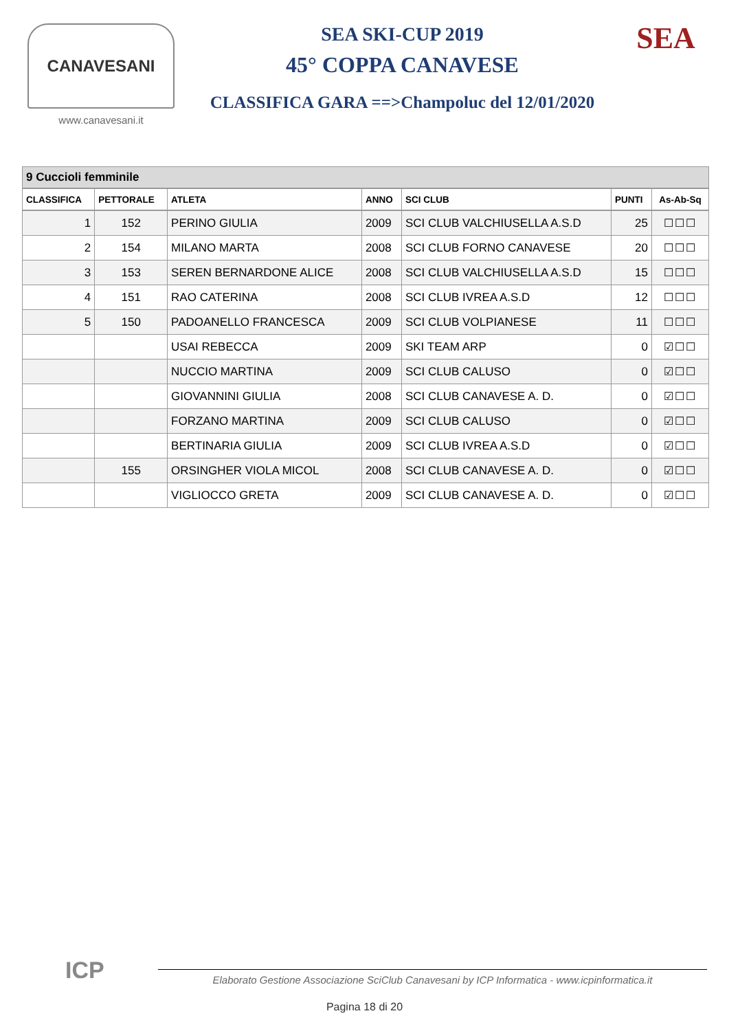CANAVESANI
www.canavesani.it
SEA SKI-CUP 2019
45° COPPA CANAVESE
CLASSIFICA GARA ==>Champoluc del 12/01/2020
SEA
| 9 Cuccioli femminile | | | | | | |
| --- | --- | --- | --- | --- | --- | --- |
| CLASSIFICA | PETTORALE | ATLETA | ANNO | SCI CLUB | PUNTI | As-Ab-Sq |
| 1 | 152 | PERINO GIULIA | 2009 | SCI CLUB VALCHIUSELLA A.S.D | 25 | ☐☐☐ |
| 2 | 154 | MILANO MARTA | 2008 | SCI CLUB FORNO CANAVESE | 20 | ☐☐☐ |
| 3 | 153 | SEREN BERNARDONE ALICE | 2008 | SCI CLUB VALCHIUSELLA A.S.D | 15 | ☐☐☐ |
| 4 | 151 | RAO CATERINA | 2008 | SCI CLUB IVREA A.S.D | 12 | ☐☐☐ |
| 5 | 150 | PADOANELLO FRANCESCA | 2009 | SCI CLUB VOLPIANESE | 11 | ☐☐☐ |
| | | USAI REBECCA | 2009 | SKI TEAM ARP | 0 | ☑☐☐ |
| | | NUCCIO MARTINA | 2009 | SCI CLUB CALUSO | 0 | ☑☐☐ |
| | | GIOVANNINI GIULIA | 2008 | SCI CLUB CANAVESE A. D. | 0 | ☑☐☐ |
| | | FORZANO MARTINA | 2009 | SCI CLUB CALUSO | 0 | ☑☐☐ |
| | | BERTINARIA GIULIA | 2009 | SCI CLUB IVREA A.S.D | 0 | ☑☐☐ |
| | 155 | ORSINGHER VIOLA MICOL | 2008 | SCI CLUB CANAVESE A. D. | 0 | ☑☐☐ |
| | | VIGLIOCCO GRETA | 2009 | SCI CLUB CANAVESE A. D. | 0 | ☑☐☐ |
ICP
Elaborato Gestione Associazione SciClub Canavesani by ICP Informatica - www.icpinformatica.it
Pagina 18 di 20